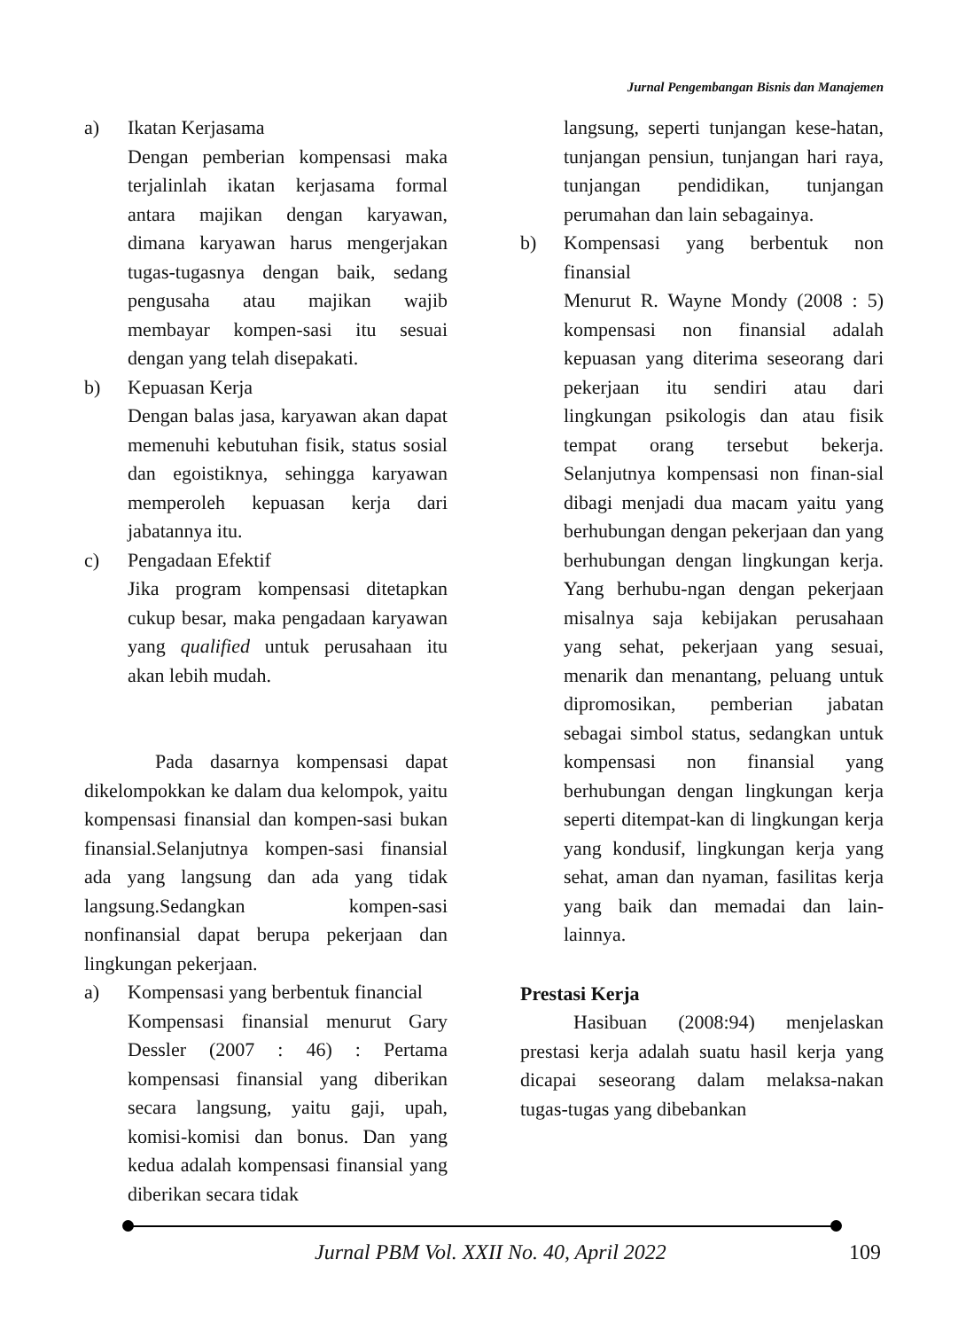Jurnal Pengembangan Bisnis dan Manajemen
a) Ikatan Kerjasama
Dengan pemberian kompensasi maka terjalinlah ikatan kerjasama formal antara majikan dengan karyawan, dimana karyawan harus mengerjakan tugas-tugasnya dengan baik, sedang pengusaha atau majikan wajib membayar kompen-sasi itu sesuai dengan yang telah disepakati.
b) Kepuasan Kerja
Dengan balas jasa, karyawan akan dapat memenuhi kebutuhan fisik, status sosial dan egoistiknya, sehingga karyawan memperoleh kepuasan kerja dari jabatannya itu.
c) Pengadaan Efektif
Jika program kompensasi ditetapkan cukup besar, maka pengadaan karyawan yang qualified untuk perusahaan itu akan lebih mudah.
Pada dasarnya kompensasi dapat dikelompokkan ke dalam dua kelompok, yaitu kompensasi finansial dan kompen-sasi bukan finansial.Selanjutnya kompen-sasi finansial ada yang langsung dan ada yang tidak langsung.Sedangkan kompen-sasi nonfinansial dapat berupa pekerjaan dan lingkungan pekerjaan.
a) Kompensasi yang berbentuk financial
Kompensasi finansial menurut Gary Dessler (2007 : 46) : Pertama kompensasi finansial yang diberikan secara langsung, yaitu gaji, upah, komisi-komisi dan bonus. Dan yang kedua adalah kompensasi finansial yang diberikan secara tidak
langsung, seperti tunjangan kese-hatan, tunjangan pensiun, tunjangan hari raya, tunjangan pendidikan, tunjangan perumahan dan lain sebagainya.
b) Kompensasi yang berbentuk non finansial
Menurut R. Wayne Mondy (2008 : 5) kompensasi non finansial adalah kepuasan yang diterima seseorang dari pekerjaan itu sendiri atau dari lingkungan psikologis dan atau fisik tempat orang tersebut bekerja. Selanjutnya kompensasi non finan-sial dibagi menjadi dua macam yaitu yang berhubungan dengan pekerjaan dan yang berhubungan dengan lingkungan kerja. Yang berhubu-ngan dengan pekerjaan misalnya saja kebijakan perusahaan yang sehat, pekerjaan yang sesuai, menarik dan menantang, peluang untuk dipromosikan, pemberian jabatan sebagai simbol status, sedangkan untuk kompensasi non finansial yang berhubungan dengan lingkungan kerja seperti ditempat-kan di lingkungan kerja yang kondusif, lingkungan kerja yang sehat, aman dan nyaman, fasilitas kerja yang baik dan memadai dan lain-lainnya.
Prestasi Kerja
Hasibuan (2008:94) menjelaskan prestasi kerja adalah suatu hasil kerja yang dicapai seseorang dalam melaksa-nakan tugas-tugas yang dibebankan
Jurnal PBM Vol. XXII No. 40, April 2022 109